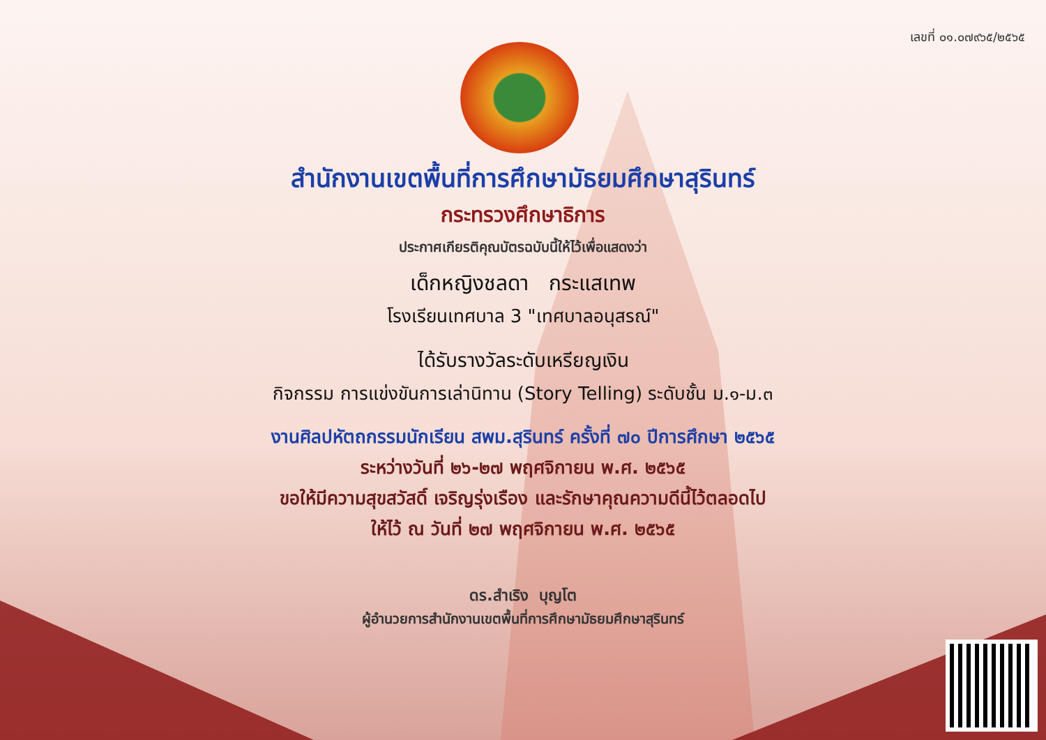เลขที่ ๐๑.๐๗๙๖๕/๒๕๖๕
สำนักงานเขตพื้นที่การศึกษามัธยมศึกษาสุรินทร์
กระทรวงศึกษาธิการ
ประกาศเกียรติคุณบัตรฉบับนี้ให้ไว้เพื่อแสดงว่า
เด็กหญิงชลดา กระแสเทพ
โรงเรียนเทศบาล 3 "เทศบาลอนุสรณ์"
ได้รับรางวัลระดับเหรียญเงิน
กิจกรรม การแข่งขันการเล่านิทาน (Story Telling) ระดับชั้น ม.๑-ม.๓
งานศิลปหัตถกรรมนักเรียน สพม.สุรินทร์ ครั้งที่ ๗๐ ปีการศึกษา ๒๕๖๕
ระหว่างวันที่ ๒๖-๒๗ พฤศจิกายน พ.ศ. ๒๕๖๕
ขอให้มีความสุขสวัสดิ์ เจริญรุ่งเรือง และรักษาคุณความดีนี้ไว้ตลอดไป
ให้ไว้ ณ วันที่ ๒๗ พฤศจิกายน พ.ศ. ๒๕๖๕
ดร.สำเริง บุญโต
ผู้อำนวยการสำนักงานเขตพื้นที่การศึกษามัธยมศึกษาสุรินทร์